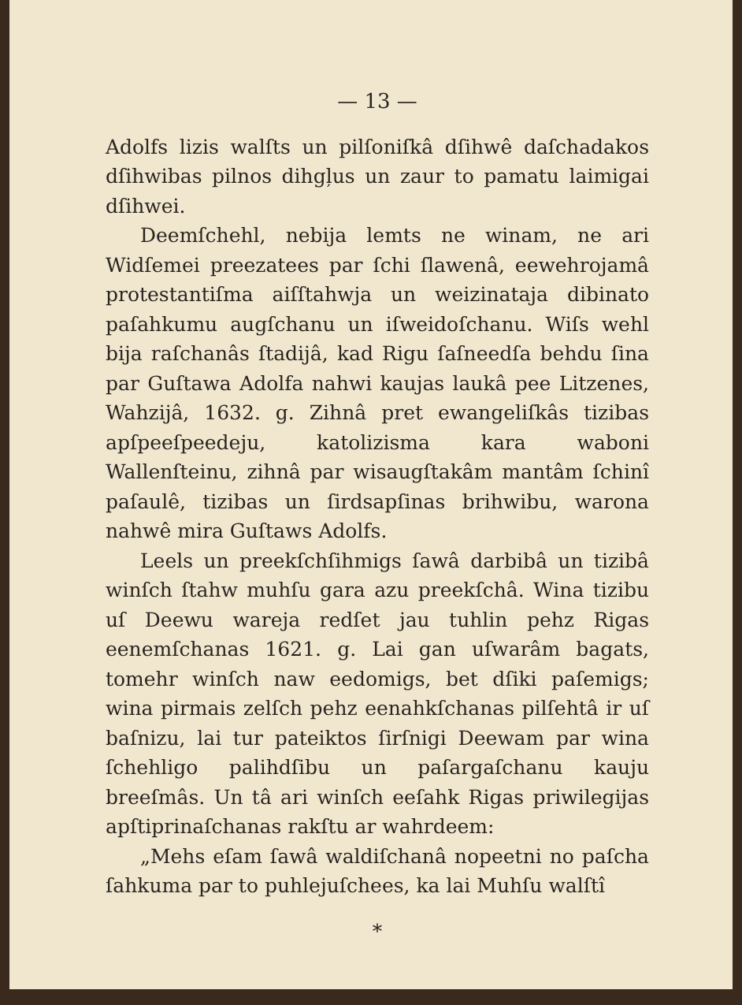— 13 —
Adolfs lizis walſts un pilſoniſkâ dſihwê daſchadakos dſihwibas pilnos dihgļus un zaur to pamatu laimigai dſihwei.
Deemſchehl, nebija lemts ne winam, ne ari Widſemei preezatees par ſchi ſlawenâ, eewehrojamâ protestantiſma aiſſtahwja un weizinataja dibinato paſahkumu augſchanu un iſweidoſchanu. Wiſs wehl bija raſchanâs ſtadijâ, kad Rigu ſaſneedſa behdu ſina par Guſtawa Adolfa nahwi kaujas laukâ pee Litzenes, Wahzijâ, 1632. g. Zihnâ pret ewangeliſkâs tizibas apſpeeſpeedeju, katolizisma kara waboni Wallenſteinu, zihnâ par wisaugſtakâm mantâm ſchinî paſaulê, tizibas un ſirdsapſinas brihwibu, warona nahwê mira Guſtaws Adolfs.
Leels un preekſchſihmigs ſawâ darbibâ un tizibâ winſch ſtahw muhſu gara azu preekſchâ. Wina tizibu uſ Deewu wareja redſet jau tuhlin pehz Rigas eenemſchanas 1621. g. Lai gan uſwarâm bagats, tomehr winſch naw eedomigs, bet dſiki paſemigs; wina pirmais zelſch pehz eenahkſchanas pilſehtâ ir uſ baſnizu, lai tur pateiktos ſirſnigi Deewam par wina ſchehligo palihdſibu un paſargaſchanu kauju breeſmâs. Un tâ ari winſch eeſahk Rigas priwilegijas apſtiprinaſchanas rakſtu ar wahrdeem:
„Mehs eſam ſawâ waldiſchanâ nopeetni no paſcha ſahkuma par to puhlejuſchees, ka lai Muhſu walſtî
*